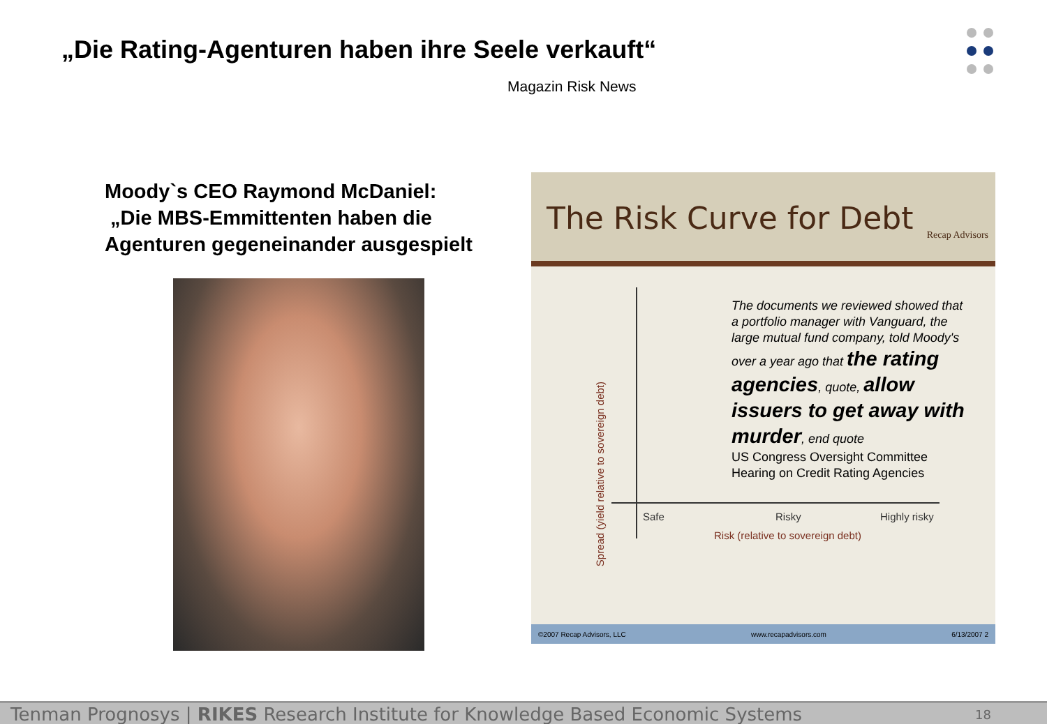„Die Rating-Agenturen haben ihre Seele verkauft“
Magazin Risk News
Moody`s CEO Raymond McDaniel:
„Die MBS-Emmittenten haben die
Agenturen gegeneinander ausgespielt
The Risk Curve for Debt
Recap Advisors
Spread (yield relative to sovereign debt)
The documents we reviewed showed that a portfolio manager with Vanguard, the large mutual fund company, told Moody's over a year ago that the rating agencies, quote, allow issuers to get away with murder, end quote
US Congress Oversight Committee Hearing on Credit Rating Agencies
Safe Risky Highly risky
Risk (relative to sovereign debt)
©2007 Recap Advisors, LLC www.recapadvisors.com 6/13/2007 2
Tenman Prognosys | RIKES Research Institute for Knowledge Based Economic Systems 18